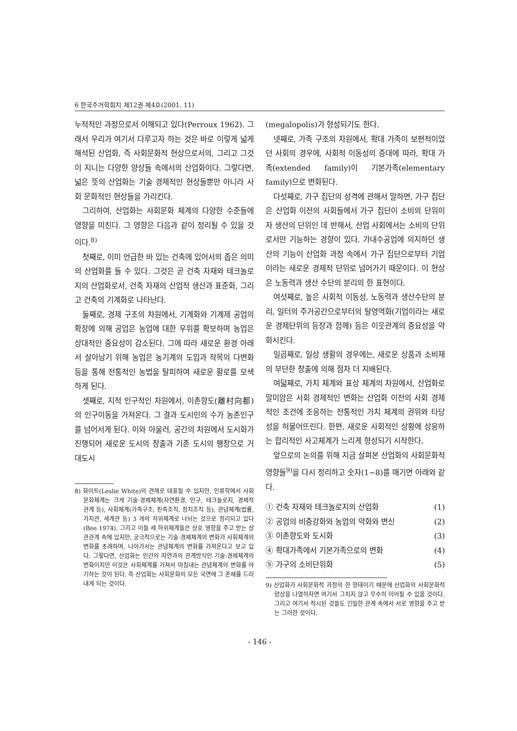6 한국주거학회지 제12권 제4호(2001. 11)
누적적인 과정으로서 이해되고 있다(Perroux 1962). 그래서 우리가 여기서 다루고자 하는 것은 바로 이렇게 넓게 해석된 산업화, 즉 사회문화적 현상으로서의, 그리고 그것이 지니는 다양한 양상들 속에서의 산업화이다. 그렇다면, 넓은 뜻의 산업화는 기술 경제적인 현상들뿐만 아니라 사회 문화적인 현상들을 가리킨다.
그리하여, 산업화는 사회문화 체계의 다양한 수준들에 영향을 미친다. 그 영향은 다음과 같이 정리될 수 있을 것이다.<sup>8)</sup>
첫째로, 이미 언급한 바 있는 건축에 있어서의 좁은 의미의 산업화를 들 수 있다. 그것은 곧 건축 자재와 테크놀로지의 산업화로서, 건축 자재의 산업적 생산과 표준화, 그리고 건축의 기계화로 나타난다.
둘째로, 경제 구조의 차원에서, 기계화와 기계제 공업의 확장에 의해 공업은 농업에 대한 우위를 확보하며 농업은 상대적인 중요성이 감소된다. 그에 따라 새로운 환경 아래서 살아남기 위해 농업은 농기계의 도입과 작목의 다변화 등을 통해 전통적인 농법을 탈피하여 새로운 활로를 모색하게 된다.
셋째로, 지적 인구적인 차원에서, 이촌향도(離村向都)의 인구이동을 가져온다. 그 결과 도시민의 수가 농촌인구를 넘어서게 된다. 이와 아울러, 공간의 차원에서 도시화가 진행되어 새로운 도시의 창출과 기존 도시의 팽창으로 거대도시
8) 화이트(Leslie White)의 견해로 대표될 수 있지만, 인류학에서 사회문화체계는 크게 기술·경제체계(자연환경, 인구, 테크놀로지, 경제적 관계 등), 사회체계(가족구조, 친족조직, 정치조직 등), 관념체계(법률, 가치관, 세계관 등) 3 개의 하위체계로 나뉘는 것으로 정리되고 있다(Bee 1974). 그리고 이들 세 하위체계들은 상호 영향을 주고 받는 상관관계 속에 있지만, 궁극적으로는 기술·경제체계의 변화가 사회체계의 변화를 초래하며, 나아가서는 관념체계의 변화를 가져온다고 보고 있다. 그렇다면, 산업화는 인간의 자연과의 관계방식인 기술·경제체계의 변화이지만 이것은 사회체계를 거쳐서 마침내는 관념체계의 변화를 야기하는 것이 된다. 즉 산업화는 사회문화의 모든 국면에 그 존재를 드러내게 되는 것이다.
(megalopolis)가 형성되기도 한다.
넷째로, 가족 구조의 차원에서, 확대 가족이 보편적이었던 사회의 경우에, 사회적 이동성의 증대에 따라, 확대 가족(extended family)이 기본가족(elementary family)으로 변화된다.
다섯째로, 가구 집단의 성격에 관해서 말하면, 가구 집단은 산업화 이전의 사회들에서 가구 집단이 소비의 단위이자 생산의 단위인 데 반해서, 산업 사회에서는 소비의 단위로서만 기능하는 경향이 있다. 가내수공업에 의지하던 생산의 기능이 산업화 과정 속에서 가구 집단으로부터 기업이라는 새로운 경제적 단위로 넘어가기 때문이다. 이 현상은 노동력과 생산 수단의 분리의 한 표현이다.
여섯째로, 높은 사회적 이동성, 노동력과 생산수단의 분리, 일터의 주거공간으로부터의 탈영역화(기업이라는 새로운 경제단위의 등장과 함께) 등은 이웃관계의 중요성을 약화시킨다.
일곱째로, 일상 생활의 경우에는, 새로운 상품과 소비재의 부단한 창출에 의해 점차 더 지배된다.
여덟째로, 가치 체계와 표상 체계의 차원에서, 산업화로 말미암은 사회 경제적인 변화는 산업화 이전의 사회 경제적인 조건에 조응하는 전통적인 가치 체계의 권위와 타당성을 허물어뜨린다. 한편, 새로운 사회적인 상황에 상응하는 합리적인 사고체계가 느리게 형성되기 시작한다.
앞으로의 논의를 위해 지금 살펴본 산업화의 사회문화적 영향들<sup>9)</sup>을 다시 정리하고 숫자(1~8)를 매기면 아래와 같다.
① 건축 자재와 테크놀로지의 산업화 (1)
② 공업의 비중강화와 농업의 약화와 변신 (2)
③ 이촌향도와 도시화 (3)
④ 확대가족에서 기본가족으로의 변화 (4)
⑤ 가구의 소비단위화 (5)
9) 산업화가 사회문화적 과정의 한 형태이기 때문에 산업화의 사회문화적 양상을 나열하자면 여기서 그치지 않고 무수히 이어질 수 있을 것이다. 그리고 여기서 적시된 것들도 긴밀한 관계 속에서 서로 영향을 주고 받는 그러한 것이다.
- 146 -